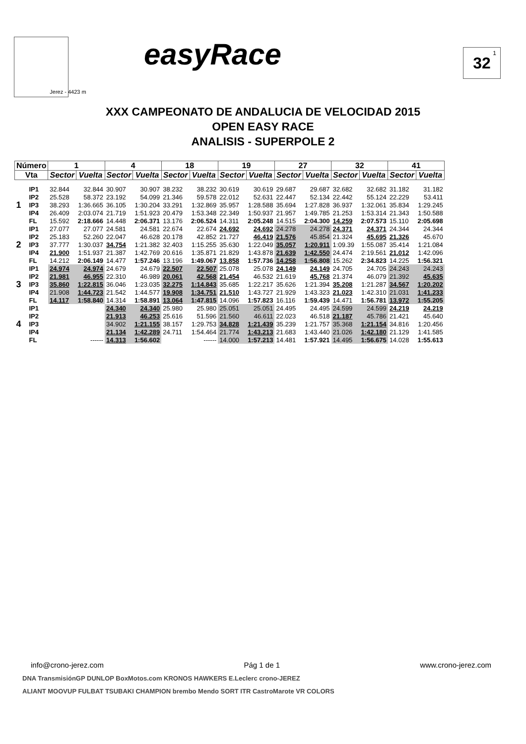Jerez - 4423 m easyRace 32<sup>1</sup>
XXX CAMPEONATO DE ANDALUCIA DE VELOCIDAD 2015
OPEN EASY RACE
ANALISIS - SUPERPOLE 2
| Número | | 1 | | 4 | | 18 | | 19 | | 27 | | 32 | | 41 | |
| --- | --- | --- | --- | --- | --- | --- | --- | --- | --- | --- | --- | --- | --- | --- | --- |
| Vta | | Sector | Vuelta | Sector | Vuelta | Sector | Vuelta | Sector | Vuelta | Sector | Vuelta | Sector | Vuelta | Sector | Vuelta |
| 1 | IP1 | 32.844 | 32.844 | 30.907 | 30.907 | 38.232 | 38.232 | 30.619 | 30.619 | 29.687 | 29.687 | 32.682 | 32.682 | 31.182 | 31.182 |
| | IP2 | 25.528 | 58.372 | 23.192 | 54.099 | 21.346 | 59.578 | 22.012 | 52.631 | 22.447 | 52.134 | 22.442 | 55.124 | 22.229 | 53.411 |
| | IP3 | 38.293 | 1:36.665 | 36.105 | 1:30.204 | 33.291 | 1:32.869 | 35.957 | 1:28.588 | 35.694 | 1:27.828 | 36.937 | 1:32.061 | 35.834 | 1:29.245 |
| | IP4 | 26.409 | 2:03.074 | 21.719 | 1:51.923 | 20.479 | 1:53.348 | 22.349 | 1:50.937 | 21.957 | 1:49.785 | 21.253 | 1:53.314 | 21.343 | 1:50.588 |
| | FL | 15.592 | 2:18.666 | 14.448 | 2:06.371 | 13.176 | 2:06.524 | 14.311 | 2:05.248 | 14.515 | 2:04.300 | 14.259 | 2:07.573 | 15.110 | 2:05.698 |
| 2 | IP1 | 27.077 | 27.077 | 24.581 | 24.581 | 22.674 | 22.674 | 24.692 | 24.692 | 24.278 | 24.278 | 24.371 | 24.371 | 24.344 | 24.344 |
| | IP2 | 25.183 | 52.260 | 22.047 | 46.628 | 20.178 | 42.852 | 21.727 | 46.419 | 21.576 | 45.854 | 21.324 | 45.695 | 21.326 | 45.670 |
| | IP3 | 37.777 | 1:30.037 | 34.754 | 1:21.382 | 32.403 | 1:15.255 | 35.630 | 1:22.049 | 35.057 | 1:20.911 | 1:09.39 | 1:55.087 | 35.414 | 1:21.084 |
| | IP4 | 21.900 | 1:51.937 | 21.387 | 1:42.769 | 20.616 | 1:35.871 | 21.829 | 1:43.878 | 21.639 | 1:42.550 | 24.474 | 2:19.561 | 21.012 | 1:42.096 |
| | FL | 14.212 | 2:06.149 | 14.477 | 1:57.246 | 13.196 | 1:49.067 | 13.858 | 1:57.736 | 14.258 | 1:56.808 | 15.262 | 2:34.823 | 14.225 | 1:56.321 |
| 3 | IP1 | 24.974 | 24.974 | 24.679 | 24.679 | 22.507 | 22.507 | 25.078 | 25.078 | 24.149 | 24.149 | 24.705 | 24.705 | 24.243 | 24.243 |
| | IP2 | 21.981 | 46.955 | 22.310 | 46.989 | 20.061 | 42.568 | 21.454 | 46.532 | 21.619 | 45.768 | 21.374 | 46.079 | 21.392 | 45.635 |
| | IP3 | 35.860 | 1:22.815 | 36.046 | 1:23.035 | 32.275 | 1:14.843 | 35.685 | 1:22.217 | 35.626 | 1:21.394 | 35.208 | 1:21.287 | 34.567 | 1:20.202 |
| | IP4 | 21.908 | 1:44.723 | 21.542 | 1:44.577 | 19.908 | 1:34.751 | 21.510 | 1:43.727 | 21.929 | 1:43.323 | 21.023 | 1:42.310 | 21.031 | 1:41.233 |
| | FL | 14.117 | 1:58.840 | 14.314 | 1:58.891 | 13.064 | 1:47.815 | 14.096 | 1:57.823 | 16.116 | 1:59.439 | 14.471 | 1:56.781 | 13.972 | 1:55.205 |
| 4 | IP1 | | | 24.340 | 24.340 | 25.980 | 25.980 | 25.051 | 25.051 | 24.495 | 24.495 | 24.599 | 24.599 | 24.219 | 24.219 |
| | IP2 | | | 21.913 | 46.253 | 25.616 | 51.596 | 21.560 | 46.611 | 22.023 | 46.518 | 21.187 | 45.786 | 21.421 | 45.640 |
| | IP3 | | | 34.902 | 1:21.155 | 38.157 | 1:29.753 | 34.828 | 1:21.439 | 35.239 | 1:21.757 | 35.368 | 1:21.154 | 34.816 | 1:20.456 |
| | IP4 | | | 21.134 | 1:42.289 | 24.711 | 1:54.464 | 21.774 | 1:43.213 | 21.683 | 1:43.440 | 21.026 | 1:42.180 | 21.129 | 1:41.585 |
| | FL | | ------ | 14.313 | 1:56.602 | | ------ | 14.000 | 1:57.213 | 14.481 | 1:57.921 | 14.495 | 1:56.675 | 14.028 | 1:55.613 |
info@crono-jerez.com Pág 1 de 1 www.crono-jerez.com
DNA TransmisiónGP DUNLOP BoxMotos.com KRONOS HAWKERS E.Leclerc crono-JEREZ
ALIANT MOOVUP FULBAT TSUBAKI CHAMPION brembo Mendo SORT ITR CastroMarote VR COLORS